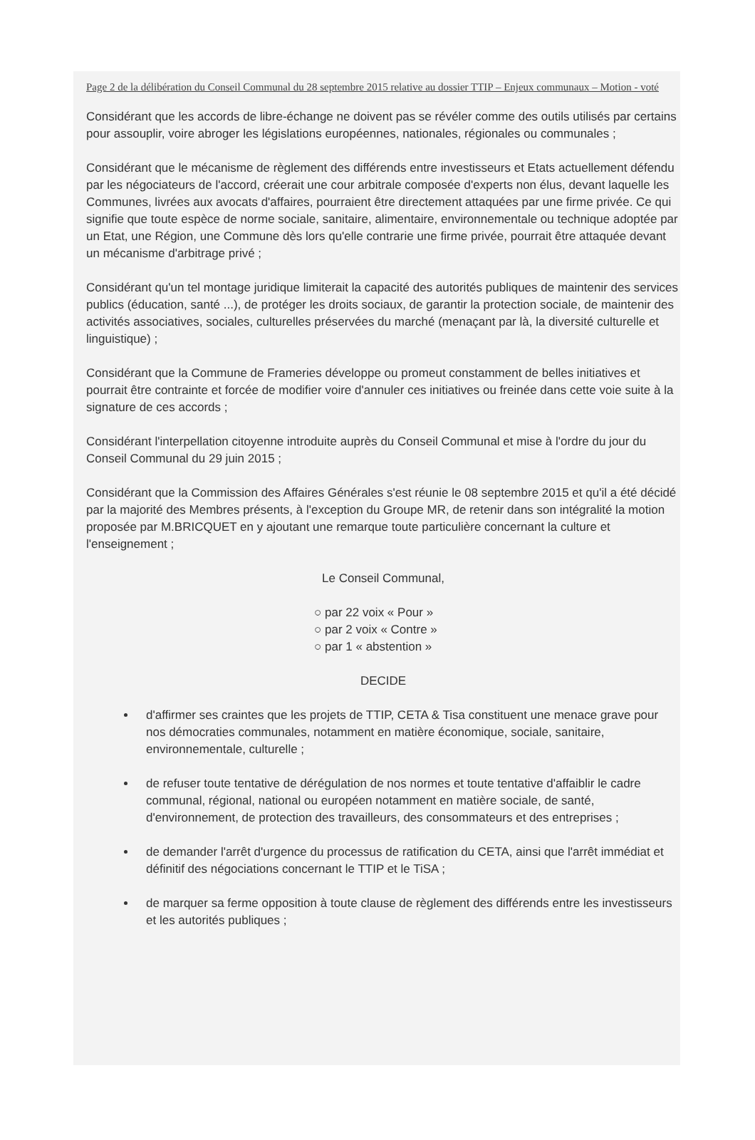Page 2 de la délibération du Conseil Communal du 28 septembre 2015 relative au dossier TTIP – Enjeux communaux – Motion - voté
Considérant que les accords de libre-échange ne doivent pas se révéler comme des outils utilisés par certains pour assouplir, voire abroger les législations européennes, nationales, régionales ou communales ;
Considérant que le mécanisme de règlement des différends entre investisseurs et Etats actuellement défendu par les négociateurs de l'accord, créerait une cour arbitrale composée d'experts non élus, devant laquelle les Communes, livrées aux avocats d'affaires, pourraient être directement attaquées par une firme privée. Ce qui signifie que toute espèce de norme sociale, sanitaire, alimentaire, environnementale ou technique adoptée par un Etat, une Région, une Commune dès lors qu'elle contrarie une firme privée, pourrait être attaquée devant un mécanisme d'arbitrage privé ;
Considérant qu'un tel montage juridique limiterait la capacité des autorités publiques de maintenir des services publics (éducation, santé ...), de protéger les droits sociaux, de garantir la protection sociale, de maintenir des activités associatives, sociales, culturelles préservées du marché (menaçant par là, la diversité culturelle et linguistique) ;
Considérant que la Commune de Frameries développe ou promeut constamment de belles initiatives et pourrait être contrainte et forcée de modifier voire d'annuler ces initiatives ou freinée dans cette voie suite à la signature de ces accords ;
Considérant l'interpellation citoyenne introduite auprès du Conseil Communal et mise à l'ordre du jour du Conseil Communal du 29 juin 2015 ;
Considérant que la Commission des Affaires Générales s'est réunie le 08 septembre 2015 et qu'il a été décidé par la majorité des Membres présents, à l'exception du Groupe MR, de retenir dans son intégralité la motion proposée par M.BRICQUET en y ajoutant une remarque toute particulière concernant la culture et l'enseignement ;
Le Conseil Communal,
○ par 22 voix « Pour »
○ par 2 voix « Contre »
○ par 1 « abstention »
DECIDE
d'affirmer ses craintes que les projets de TTIP, CETA & Tisa constituent une menace grave pour nos démocraties communales, notamment en matière économique, sociale, sanitaire, environnementale, culturelle ;
de refuser toute tentative de dérégulation de nos normes et toute tentative d'affaiblir le cadre communal, régional, national ou européen notamment en matière sociale, de santé, d'environnement, de protection des travailleurs, des consommateurs et des entreprises ;
de demander l'arrêt d'urgence du processus de ratification du CETA, ainsi que l'arrêt immédiat et définitif des négociations concernant le TTIP et le TiSA ;
de marquer sa ferme opposition à toute clause de règlement des différends entre les investisseurs et les autorités publiques ;